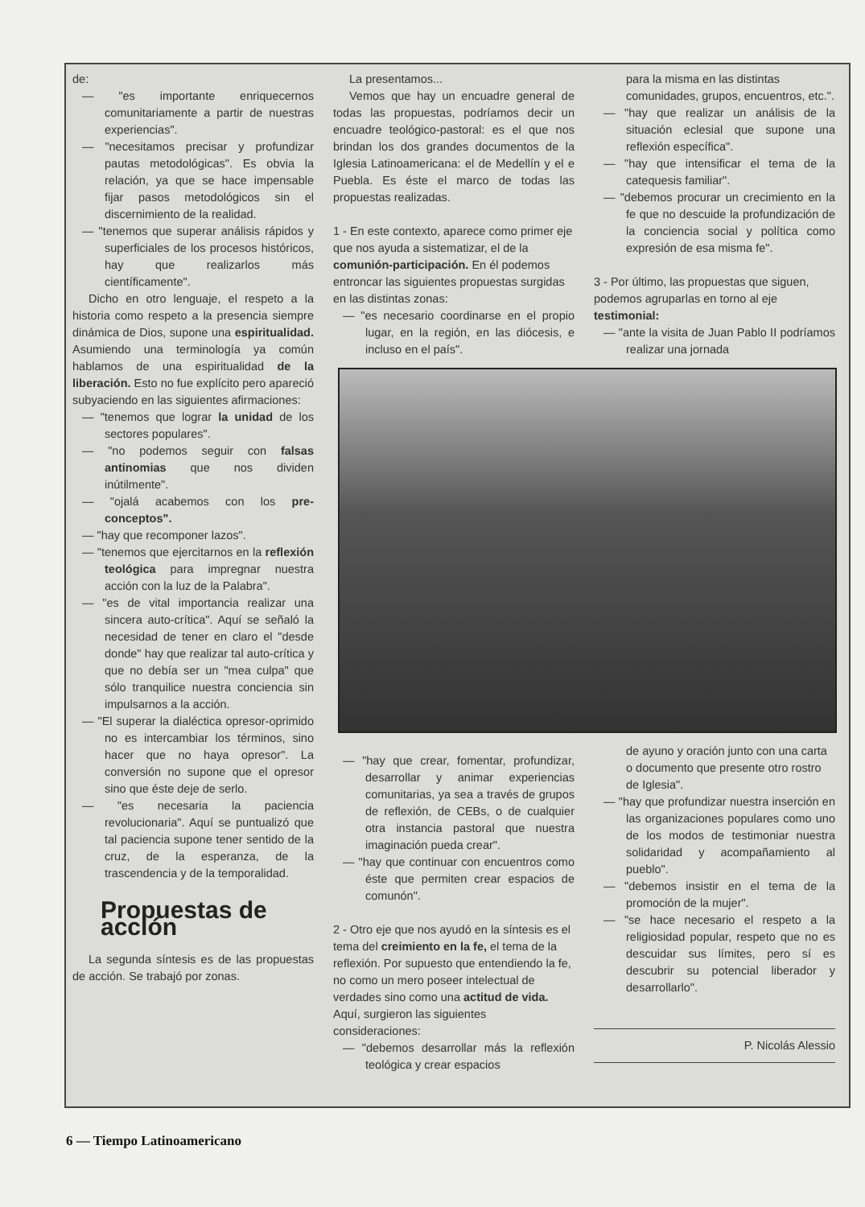de:
— "es importante enriquecernos comunitariamente a partir de nuestras experiencias".
— "necesitamos precisar y profundizar pautas metodológicas". Es obvia la relación, ya que se hace impensable fijar pasos metodológicos sin el discernimiento de la realidad.
— "tenemos que superar análisis rápidos y superficiales de los procesos históricos, hay que realizarlos más científicamente".
Dicho en otro lenguaje, el respeto a la historia como respeto a la presencia siempre dinámica de Dios, supone una espiritualidad. Asumiendo una terminología ya común hablamos de una espiritualidad de la liberación. Esto no fue explícito pero apareció subyaciendo en las siguientes afirmaciones:
— "tenemos que lograr la unidad de los sectores populares".
— "no podemos seguir con falsas antinomias que nos dividen inútilmente".
— "ojalá acabemos con los pre-conceptos".
— "hay que recomponer lazos".
— "tenemos que ejercitarnos en la reflexión teológica para impregnar nuestra acción con la luz de la Palabra".
— "es de vital importancia realizar una sincera auto-crítica". Aquí se señaló la necesidad de tener en claro el "desde donde" hay que realizar tal auto-crítica y que no debía ser un "mea culpa" que sólo tranquilice nuestra conciencia sin impulsarnos a la acción.
— "El superar la dialéctica opresor-oprimido no es intercambiar los términos, sino hacer que no haya opresor". La conversión no supone que el opresor sino que éste deje de serlo.
— "es necesaria la paciencia revolucionaria". Aquí se puntualizó que tal paciencia supone tener sentido de la cruz, de la esperanza, de la trascendencia y de la temporalidad.
Propuestas de acción
La segunda síntesis es de las propuestas de acción. Se trabajó por zonas.
La presentamos...
Vemos que hay un encuadre general de todas las propuestas, podríamos decir un encuadre teológico-pastoral: es el que nos brindan los dos grandes documentos de la Iglesia Latinoamericana: el de Medellín y el e Puebla. Es éste el marco de todas las propuestas realizadas.
1 - En este contexto, aparece como primer eje que nos ayuda a sistematizar, el de la comunión-participación. En él podemos entroncar las siguientes propuestas surgidas en las distintas zonas:
— "es necesario coordinarse en el propio lugar, en la región, en las diócesis, e incluso en el país".
— "hay que crear, fomentar, profundizar, desarrollar y animar experiencias comunitarias, ya sea a través de grupos de reflexión, de CEBs, o de cualquier otra instancia pastoral que nuestra imaginación pueda crear".
— "hay que continuar con encuentros como éste que permiten crear espacios de comunón".
2 - Otro eje que nos ayudó en la síntesis es el tema del creimiento en la fe, el tema de la reflexión. Por supuesto que entendiendo la fe, no como un mero poseer intelectual de verdades sino como una actitud de vida. Aquí, surgieron las siguientes consideraciones:
— "debemos desarrollar más la reflexión teológica y crear espacios
para la misma en las distintas comunidades, grupos, encuentros, etc.".
— "hay que realizar un análisis de la situación eclesial que supone una reflexión específica".
— "hay que intensificar el tema de la catequesis familiar".
— "debemos procurar un crecimiento en la fe que no descuide la profundización de la conciencia social y política como expresión de esa misma fe".
3 - Por último, las propuestas que siguen, podemos agruparlas en torno al eje testimonial:
— "ante la visita de Juan Pablo II podríamos realizar una jornada
de ayuno y oración junto con una carta o documento que presente otro rostro de Iglesia".
— "hay que profundizar nuestra inserción en las organizaciones populares como uno de los modos de testimoniar nuestra solidaridad y acompañamiento al pueblo".
— "debemos insistir en el tema de la promoción de la mujer".
— "se hace necesario el respeto a la religiosidad popular, respeto que no es descuidar sus límites, pero sí es descubrir su potencial liberador y desarrollarlo".
P. Nicolás Alessio
6 — Tiempo Latinoamericano